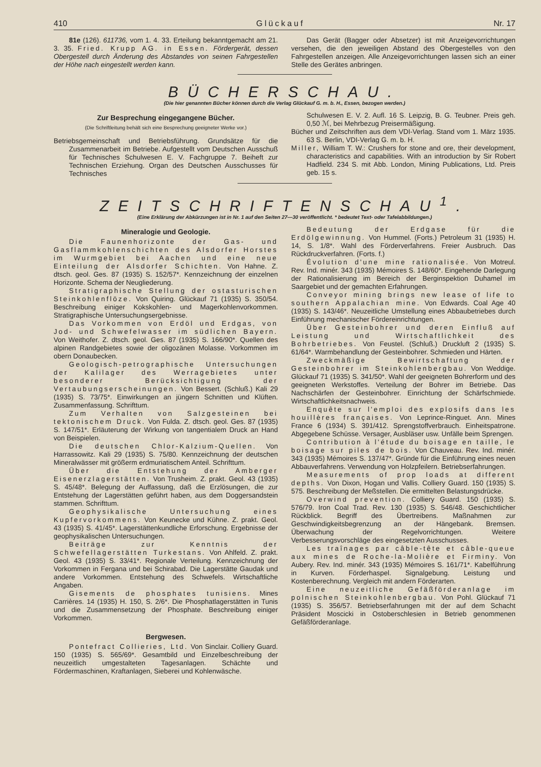410 Glückauf Nr. 17
81e (126). 611736, vom 1. 4. 33. Erteilung bekanntgemacht am 21. 3. 35. Fried. Krupp AG. in Essen. Fördergerät, dessen Obergestell durch Änderung des Abstandes von seinen Fahrgestellen der Höhe nach eingestellt werden kann.
Das Gerät (Bagger oder Absetzer) ist mit Anzeigevorrichtungen versehen, die den jeweiligen Abstand des Obergestelles von den Fahrgestellen anzeigen. Alle Anzeigevorrichtungen lassen sich an einer Stelle des Gerätes anbringen.
BÜCHERSCHAU.
(Die hier genannten Bücher können durch die Verlag Glückauf G. m. b. H., Essen, bezogen werden.)
Zur Besprechung eingegangene Bücher.
(Die Schriftleitung behält sich eine Besprechung geeigneter Werke vor.)
Betriebsgemeinschaft und Betriebsführung. Grundsätze für die Zusammenarbeit im Betriebe. Aufgestellt vom Deutschen Ausschuß für Technisches Schulwesen E. V. Fachgruppe 7. Beiheft zur Technischen Erziehung. Organ des Deutschen Ausschusses für Technisches
Schulwesen E. V. 2. Aufl. 16 S. Leipzig, B. G. Teubner. Preis geh. 0,50 ℳ, bei Mehrbezug Preisermäßigung.
Bücher und Zeitschriften aus dem VDI-Verlag. Stand vom 1. März 1935. 63 S. Berlin, VDI-Verlag G. m. b. H.
Miller, William T. W.: Crushers for stone and ore, their development, characteristics and capabilities. With an introduction by Sir Robert Hadfield. 234 S. mit Abb. London, Mining Publications, Ltd. Preis geb. 15 s.
ZEITSCHRIFTENSCHAU<sup>1</sup>.
(Eine Erklärung der Abkürzungen ist in Nr. 1 auf den Seiten 27—30 veröffentlicht. * bedeutet Text- oder Tafelabbildungen.)
Mineralogie und Geologie.
Die Faunenhorizonte der Gas- und Gasflammkohlenschichten des Alsdorfer Horstes im Wurmgebiet bei Aachen und eine neue Einteilung der Alsdorfer Schichten. Von Hahne. Z. dtsch. geol. Ges. 87 (1935) S. 152/57*. Kennzeichnung der einzelnen Horizonte. Schema der Neugliederung.
Stratigraphische Stellung der ostasturischen Steinkohlenflöze. Von Quiring. Glückauf 71 (1935) S. 350/54. Beschreibung einiger Kokskohlen- und Magerkohlenvorkommen. Stratigraphische Untersuchungsergebnisse.
Das Vorkommen von Erdöl und Erdgas, von Jod- und Schwefelwasser im südlichen Bayern. Von Weithofer. Z. dtsch. geol. Ges. 87 (1935) S. 166/90*. Quellen des alpinen Randgebietes sowie der oligozänen Molasse. Vorkommen im obern Donaubecken.
Geologisch-petrographische Untersuchungen der Kalilager des Werragebietes unter besonderer Berücksichtigung der Vertaubungserscheinungen. Von Bessert. (Schluß.) Kali 29 (1935) S. 73/75*. Einwirkungen an jüngern Schnitten und Klüften. Zusammenfassung. Schrifttum.
Zum Verhalten von Salzgesteinen bei tektonischem Druck. Von Fulda. Z. dtsch. geol. Ges. 87 (1935) S. 147/51*. Erläuterung der Wirkung von tangentialem Druck an Hand von Beispielen.
Die deutschen Chlor-Kalzium-Quellen. Von Harrassowitz. Kali 29 (1935) S. 75/80. Kennzeichnung der deutschen Mineralwässer mit größerm erdmuriatischem Anteil. Schrifttum.
Über die Entstehung der Amberger Eisenerzlagerstätten. Von Trusheim. Z. prakt. Geol. 43 (1935) S. 45/48*. Belegung der Auffassung, daß die Erzlösungen, die zur Entstehung der Lagerstätten geführt haben, aus dem Doggersandstein stammen. Schrifttum.
Geophysikalische Untersuchung eines Kupfervorkommens. Von Keunecke und Kühne. Z. prakt. Geol. 43 (1935) S. 41/45*. Lagerstättenkundliche Erforschung. Ergebnisse der geophysikalischen Untersuchungen.
Beiträge zur Kenntnis der Schwefellagerstätten Turkestans. Von Ahlfeld. Z. prakt. Geol. 43 (1935) S. 33/41*. Regionale Verteilung. Kennzeichnung der Vorkommen in Fergana und bei Schirabad. Die Lagerstätte Gaudak und andere Vorkommen. Entstehung des Schwefels. Wirtschaftliche Angaben.
Gisements de phosphates tunisiens. Mines Carrières. 14 (1935) H. 150, S. 2/6*. Die Phosphatlagerstätten in Tunis und die Zusammensetzung der Phosphate. Beschreibung einiger Vorkommen.
Bergwesen.
Pontefract Collieries, Ltd. Von Sinclair. Colliery Guard. 150 (1935) S. 565/69*. Gesamtbild und Einzelbeschreibung der neuzeitlich umgestalteten Tagesanlagen. Schächte und Fördermaschinen, Kraftanlagen, Sieberei und Kohlenwäsche.
Bedeutung der Erdgase für die Erdölgewinnung. Von Hummel. (Forts.) Petroleum 31 (1935) H. 14, S. 1/8*. Wahl des Förderverfahrens. Freier Ausbruch. Das Rückdruckverfahren. (Forts. f.)
Évolution d'une mine rationalisée. Von Motreul. Rev. Ind. minér. 343 (1935) Mémoires S. 148/60*. Eingehende Darlegung der Rationalisierung im Bereich der Berginspektion Duhamel im Saargebiet und der gemachten Erfahrungen.
Conveyor mining brings new lease of life to southern Appalachian mine. Von Edwards. Coal Age 40 (1935) S. 143/46*. Neuzeitliche Umstellung eines Abbaubetriebes durch Einführung mechanischer Fördereinrichtungen.
Über Gesteinbohrer und deren Einfluß auf Leistung und Wirtschaftlichkeit des Bohrbetriebes. Von Feustel. (Schluß.) Druckluft 2 (1935) S. 61/64*. Warmbehandlung der Gesteinbohrer. Schmieden und Härten.
Zweckmäßige Bewirtschaftung der Gesteinbohrer im Steinkohlenbergbau. Von Weddige. Glückauf 71 (1935) S. 341/50*. Wahl der geeigneten Bohrerform und des geeigneten Werkstoffes. Verteilung der Bohrer im Betriebe. Das Nachschärfen der Gesteinbohrer. Einrichtung der Schärfschmiede. Wirtschaftlichkeitsnachweis.
Enquête sur l'emploi des explosifs dans les houillères françaises. Von Leprince-Ringuet. Ann. Mines France 6 (1934) S. 391/412. Sprengstoffverbrauch. Einheitspatrone. Abgegebene Schüsse. Versager, Ausbläser usw. Unfälle beim Sprengen.
Contribution à l'étude du boisage en taille, le boisage sur piles de bois. Von Chauveau. Rev. Ind. minér. 343 (1935) Mémoires S. 137/47*. Gründe für die Einführung eines neuen Abbauverfahrens. Verwendung von Holzpfeilern. Betriebserfahrungen.
Measurements of prop loads at different depths. Von Dixon, Hogan und Vallis. Colliery Guard. 150 (1935) S. 575. Beschreibung der Meßstellen. Die ermittelten Belastungsdrücke.
Overwind prevention. Colliery Guard. 150 (1935) S. 576/79. Iron Coal Trad. Rev. 130 (1935) S. 546/48. Geschichtlicher Rückblick. Begriff des Übertreibens. Maßnahmen zur Geschwindigkeitsbegrenzung an der Hängebank. Bremsen. Überwachung der Regelvorrichtungen. Weitere Verbesserungsvorschläge des eingesetzten Ausschusses.
Les traînages par câble-tête et câble-queue aux mines de Roche-la-Molière et Firminy. Von Aubery. Rev. Ind. minér. 343 (1935) Mémoires S. 161/71*. Kabelführung in Kurven. Förderhaspel. Signalgebung. Leistung und Kostenberechnung. Vergleich mit andern Förderarten.
Eine neuzeitliche Gefäßförderanlage im polnischen Steinkohlenbergbau. Von Pohl. Glückauf 71 (1935) S. 356/57. Betriebserfahrungen mit der auf dem Schacht Präsident Moscicki in Ostoberschlesien in Betrieb genommenen Gefäßförderanlage.